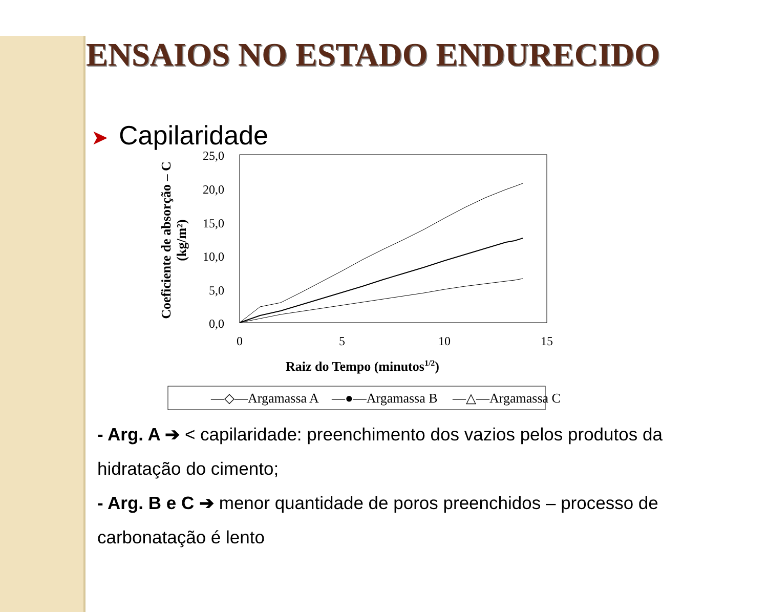ENSAIOS NO ESTADO ENDURECIDO
➤ Capilaridade
25,0
20,0
15,0
10,0
5,0
0,0
0
5
10
15
Raiz do Tempo (minutos1/2)
Coeficiente de absorção – C
(kg/m²)
—◇—Argamassa A
—●—Argamassa B
—△—Argamassa C
- Arg. A ➔ < capilaridade: preenchimento dos vazios pelos produtos da hidratação do cimento;
- Arg. B e C ➔ menor quantidade de poros preenchidos – processo de carbonatação é lento